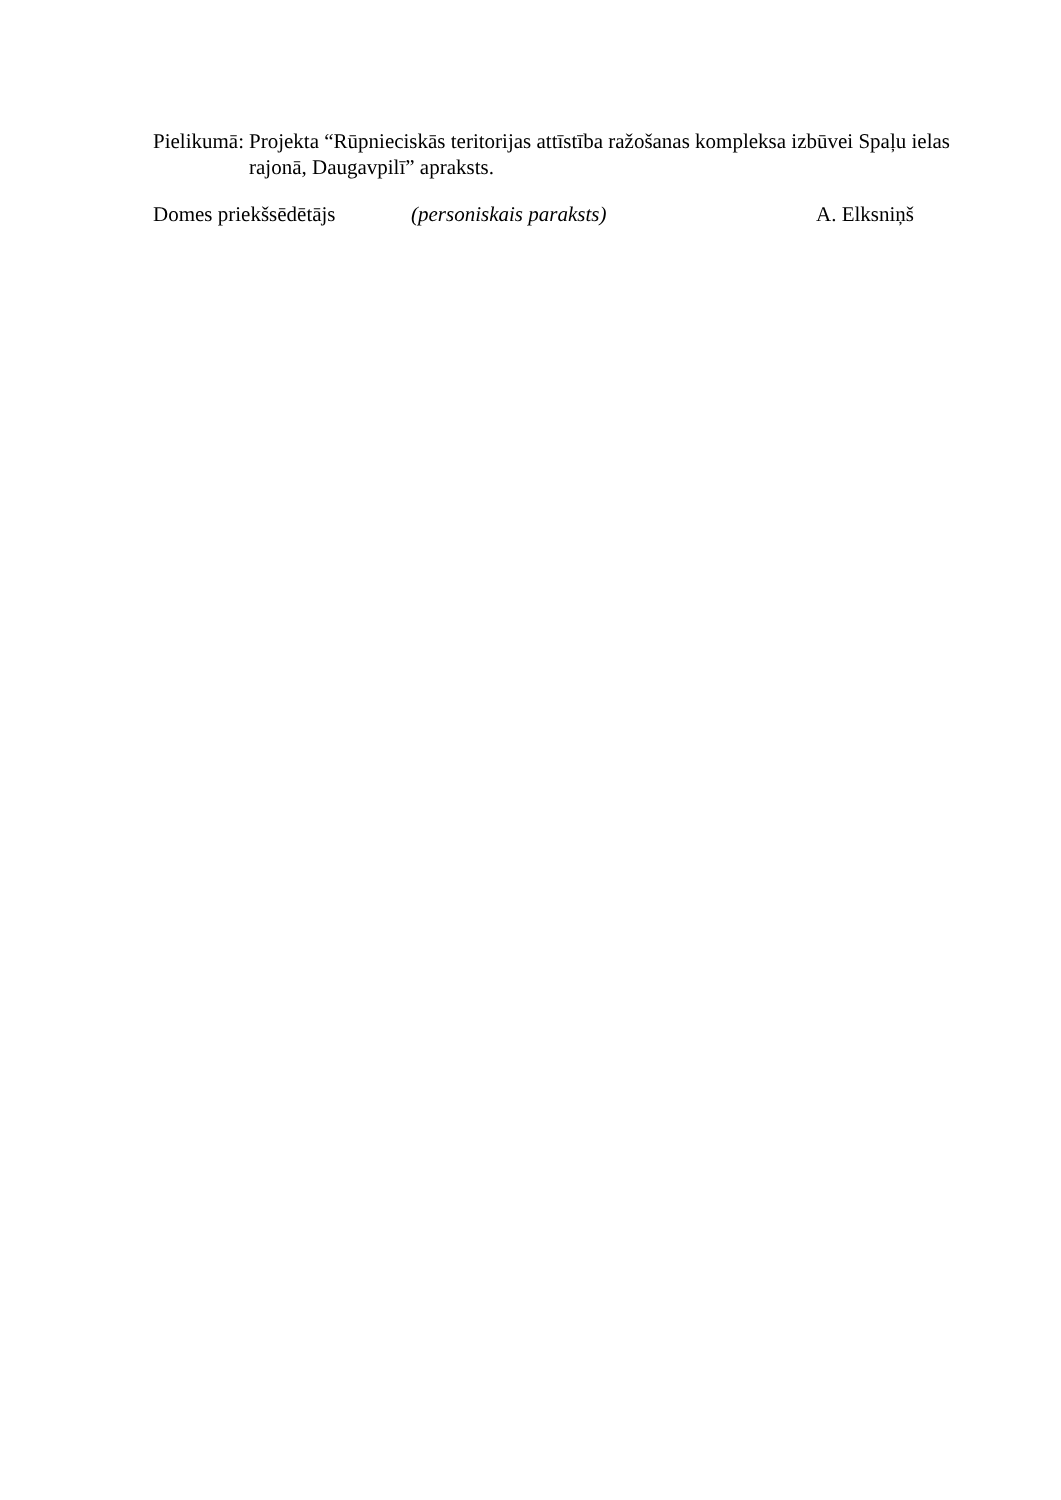Pielikumā: Projekta “Rūpnieciskās teritorijas attīstība ražošanas kompleksa izbūvei Spaļu ielas rajonā, Daugavpilī” apraksts.
Domes priekšsēdētājs (personiskais paraksts) A. Elksniņš